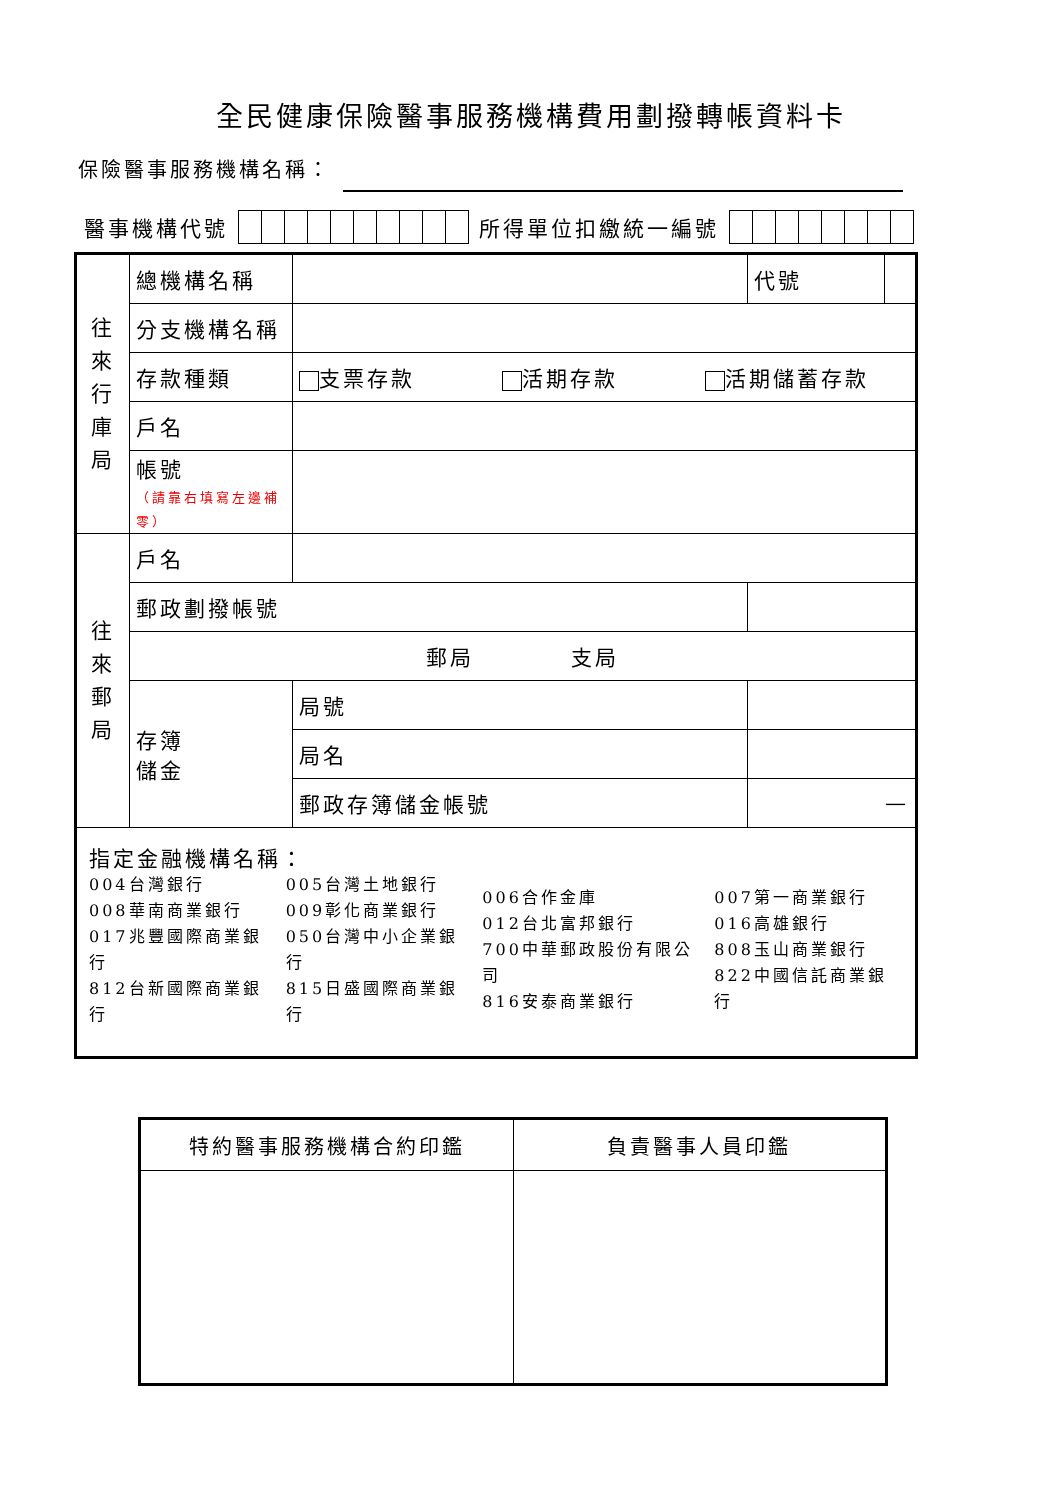全民健康保險醫事服務機構費用劃撥轉帳資料卡
保險醫事服務機構名稱：
醫事機構代號
所得單位扣繳統一編號
| 往 來 行 庫 局 | 總機構名稱 | | | 代號 | |
| | 分支機構名稱 | | | | |
| | 存款種類 | 支票存款 活期存款 活期儲蓄存款 | | | |
| | 戶名 | | | | |
| | 帳號 （請靠右填寫左邊補零） | | | | |
| 往 來 郵 局 | 戶名 | | | | |
| | 郵政劃撥帳號 | | | | |
| | 郵局 支局 | | | | |
| | 存簿 儲金 | 局號 | | | |
| | | 局名 | | | |
| | | 郵政存簿儲金帳號 | | — | |
| 指定金融機構名稱： / 004台灣銀行 008華南商業銀行 017兆豐國際商業銀行 812台新國際商業銀行 / 005台灣土地銀行 009彰化商業銀行 050台灣中小企業銀行 815日盛國際商業銀行 / 006合作金庫 012台北富邦銀行 700中華郵政股份有限公司 816安泰商業銀行 / 007第一商業銀行 016高雄銀行 808玉山商業銀行 822中國信託商業銀行 / | | | | | |
| 特約醫事服務機構合約印鑑 | 負責醫事人員印鑑 |